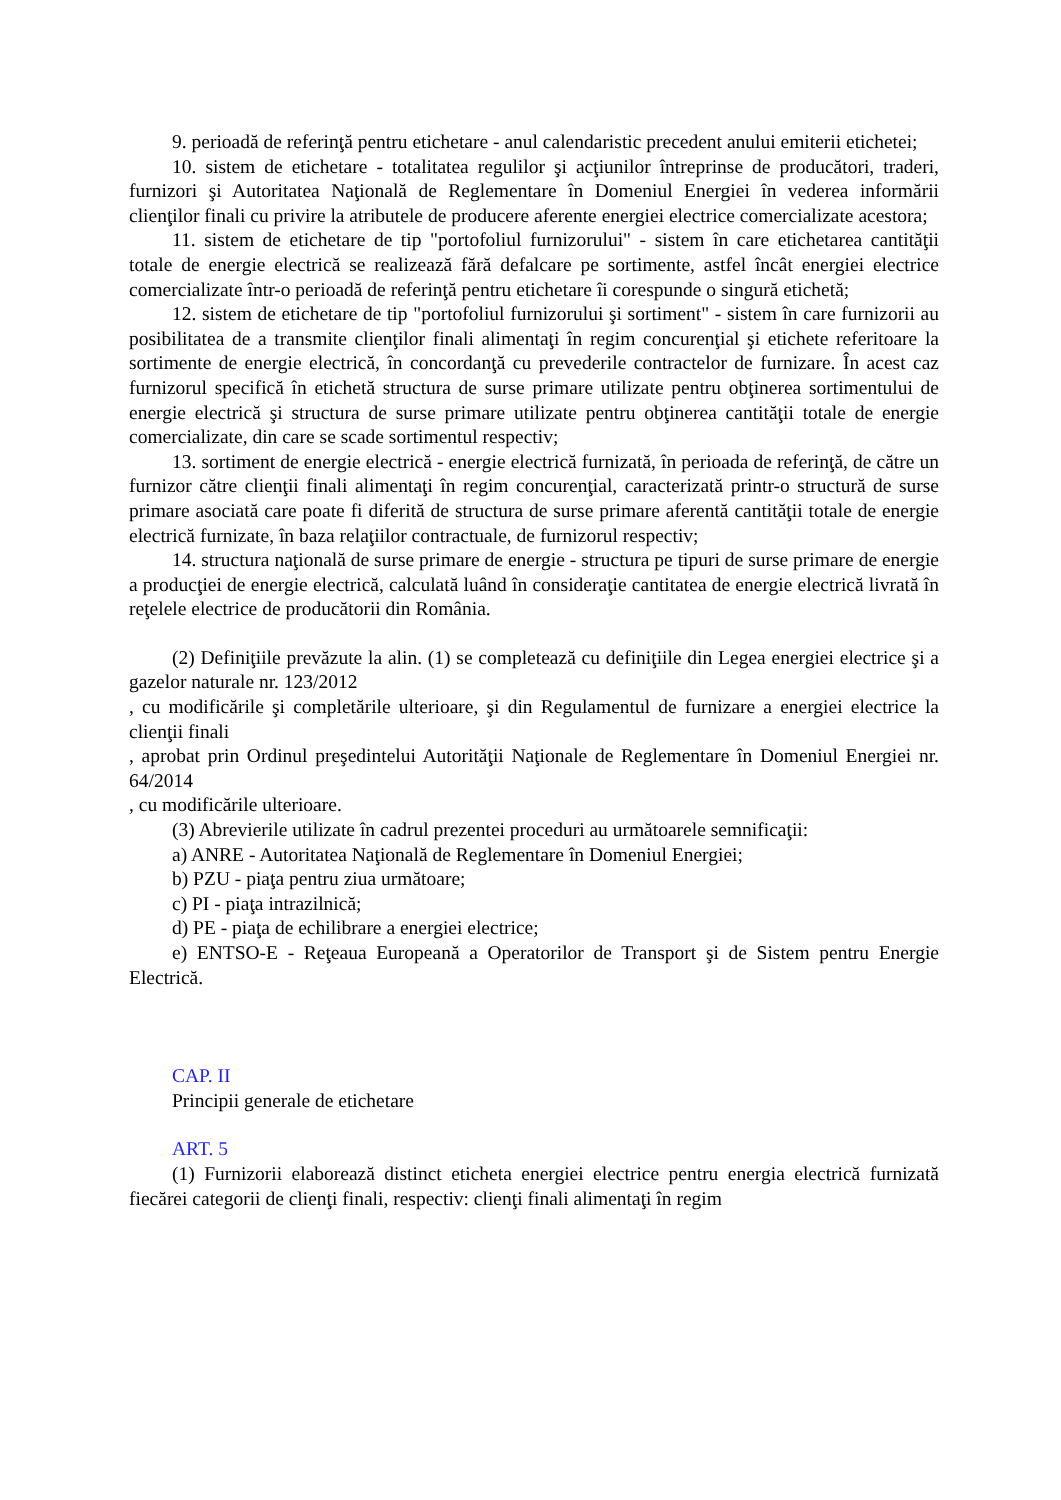9. perioadă de referinţă pentru etichetare - anul calendaristic precedent anului emiterii etichetei;
10. sistem de etichetare - totalitatea regulilor şi acţiunilor întreprinse de producători, traderi, furnizori şi Autoritatea Naţională de Reglementare în Domeniul Energiei în vederea informării clienţilor finali cu privire la atributele de producere aferente energiei electrice comercializate acestora;
11. sistem de etichetare de tip "portofoliul furnizorului" - sistem în care etichetarea cantităţii totale de energie electrică se realizează fără defalcare pe sortimente, astfel încât energiei electrice comercializate într-o perioadă de referinţă pentru etichetare îi corespunde o singură etichetă;
12. sistem de etichetare de tip "portofoliul furnizorului şi sortiment" - sistem în care furnizorii au posibilitatea de a transmite clienţilor finali alimentaţi în regim concurenţial şi etichete referitoare la sortimente de energie electrică, în concordanţă cu prevederile contractelor de furnizare. În acest caz furnizorul specifică în etichetă structura de surse primare utilizate pentru obţinerea sortimentului de energie electrică şi structura de surse primare utilizate pentru obţinerea cantităţii totale de energie comercializate, din care se scade sortimentul respectiv;
13. sortiment de energie electrică - energie electrică furnizată, în perioada de referinţă, de către un furnizor către clienţii finali alimentaţi în regim concurenţial, caracterizată printr-o structură de surse primare asociată care poate fi diferită de structura de surse primare aferentă cantităţii totale de energie electrică furnizate, în baza relaţiilor contractuale, de furnizorul respectiv;
14. structura naţională de surse primare de energie - structura pe tipuri de surse primare de energie a producţiei de energie electrică, calculată luând în consideraţie cantitatea de energie electrică livrată în reţelele electrice de producătorii din România.
(2) Definiţiile prevăzute la alin. (1) se completează cu definiţiile din Legea energiei electrice şi a gazelor naturale nr. 123/2012
, cu modificările şi completările ulterioare, şi din Regulamentul de furnizare a energiei electrice la clienţii finali
, aprobat prin Ordinul preşedintelui Autorităţii Naţionale de Reglementare în Domeniul Energiei nr. 64/2014
, cu modificările ulterioare.
(3) Abrevierile utilizate în cadrul prezentei proceduri au următoarele semnificaţii:
a) ANRE - Autoritatea Naţională de Reglementare în Domeniul Energiei;
b) PZU - piaţa pentru ziua următoare;
c) PI - piaţa intrazilnică;
d) PE - piaţa de echilibrare a energiei electrice;
e) ENTSO-E - Reţeaua Europeană a Operatorilor de Transport şi de Sistem pentru Energie Electrică.
CAP. II
Principii generale de etichetare
ART. 5
(1) Furnizorii elaborează distinct eticheta energiei electrice pentru energia electrică furnizată fiecărei categorii de clienţi finali, respectiv: clienţi finali alimentaţi în regim